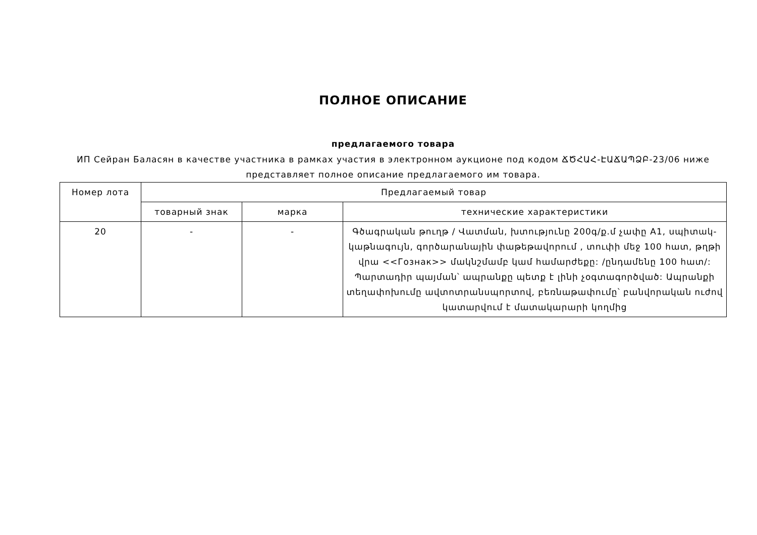ПОЛНОЕ ОПИСАНИЕ
предлагаемого товара
ИП Сейран Баласян в качестве участника в рамках участия в электронном аукционе под кодом ՃԾՀԱՀ-ԷԱՃԱՊՁԲ-23/06 ниже представляет полное описание предлагаемого им товара.
| Номер лота | Предлагаемый товар | | |
| --- | --- | --- | --- |
| | товарный знак | марка | технические характеристики |
| 20 | - | - | Գծագրական թուղթ / Վատման, խտությունը 200գ/ք.մ չափը A1, սպիտակ-կաթնագույն, գործարանային փաթեթավորում , տուփի մեջ 100 հատ, թղթի վրա <<Гознак>> մակնշմամբ կամ համարժեքը: /ընդամենը 100 հատ/: Պարտադիր պայման՝ ապրանքը պետք է լինի չօգտագործված: Ապրանքի տեղափոխումը ավտոտրանսպորտով, բեռնաթափումը՝ բանվորական ուժով կատարվում է մատակարարի կողմից |